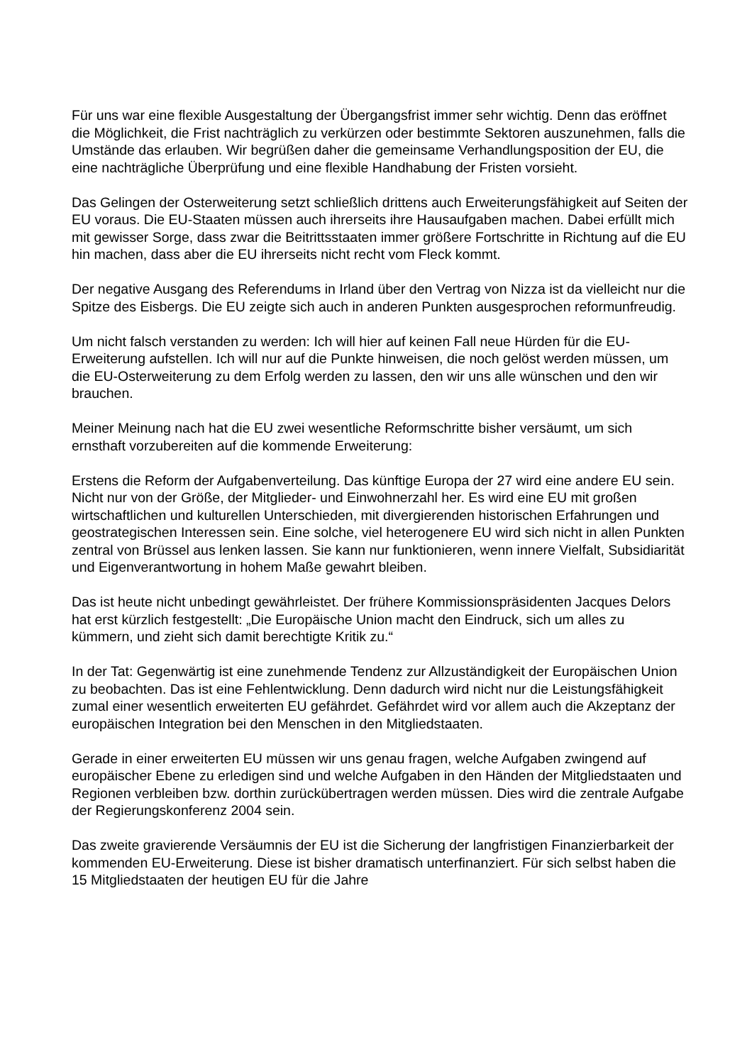Für uns war eine flexible Ausgestaltung der Übergangsfrist immer sehr wichtig. Denn das eröffnet die Möglichkeit, die Frist nachträglich zu verkürzen oder bestimmte Sektoren auszunehmen, falls die Umstände das erlauben. Wir begrüßen daher die gemeinsame Verhandlungsposition der EU, die eine nachträgliche Überprüfung und eine flexible Handhabung der Fristen vorsieht.
Das Gelingen der Osterweiterung setzt schließlich drittens auch Erweiterungsfähigkeit auf Seiten der EU voraus. Die EU-Staaten müssen auch ihrerseits ihre Hausaufgaben machen. Dabei erfüllt mich mit gewisser Sorge, dass zwar die Beitrittsstaaten immer größere Fortschritte in Richtung auf die EU hin machen, dass aber die EU ihrerseits nicht recht vom Fleck kommt.
Der negative Ausgang des Referendums in Irland über den Vertrag von Nizza ist da vielleicht nur die Spitze des Eisbergs. Die EU zeigte sich auch in anderen Punkten ausgesprochen reformunfreudig.
Um nicht falsch verstanden zu werden: Ich will hier auf keinen Fall neue Hürden für die EU-Erweiterung aufstellen. Ich will nur auf die Punkte hinweisen, die noch gelöst werden müssen, um die EU-Osterweiterung zu dem Erfolg werden zu lassen, den wir uns alle wünschen und den wir brauchen.
Meiner Meinung nach hat die EU zwei wesentliche Reformschritte bisher versäumt, um sich ernsthaft vorzubereiten auf die kommende Erweiterung:
Erstens die Reform der Aufgabenverteilung. Das künftige Europa der 27 wird eine andere EU sein. Nicht nur von der Größe, der Mitglieder- und Einwohnerzahl her. Es wird eine EU mit großen wirtschaftlichen und kulturellen Unterschieden, mit divergierenden historischen Erfahrungen und geostrategischen Interessen sein. Eine solche, viel heterogenere EU wird sich nicht in allen Punkten zentral von Brüssel aus lenken lassen. Sie kann nur funktionieren, wenn innere Vielfalt, Subsidiarität und Eigenverantwortung in hohem Maße gewahrt bleiben.
Das ist heute nicht unbedingt gewährleistet. Der frühere Kommissionspräsidenten Jacques Delors hat erst kürzlich festgestellt: „Die Europäische Union macht den Eindruck, sich um alles zu kümmern, und zieht sich damit berechtigte Kritik zu.“
In der Tat: Gegenwärtig ist eine zunehmende Tendenz zur Allzuständigkeit der Europäischen Union zu beobachten. Das ist eine Fehlentwicklung. Denn dadurch wird nicht nur die Leistungsfähigkeit zumal einer wesentlich erweiterten EU gefährdet. Gefährdet wird vor allem auch die Akzeptanz der europäischen Integration bei den Menschen in den Mitgliedstaaten.
Gerade in einer erweiterten EU müssen wir uns genau fragen, welche Aufgaben zwingend auf europäischer Ebene zu erledigen sind und welche Aufgaben in den Händen der Mitgliedstaaten und Regionen verbleiben bzw. dorthin zurückübertragen werden müssen. Dies wird die zentrale Aufgabe der Regierungskonferenz 2004 sein.
Das zweite gravierende Versäumnis der EU ist die Sicherung der langfristigen Finanzierbarkeit der kommenden EU-Erweiterung. Diese ist bisher dramatisch unterfinanziert. Für sich selbst haben die 15 Mitgliedstaaten der heutigen EU für die Jahre